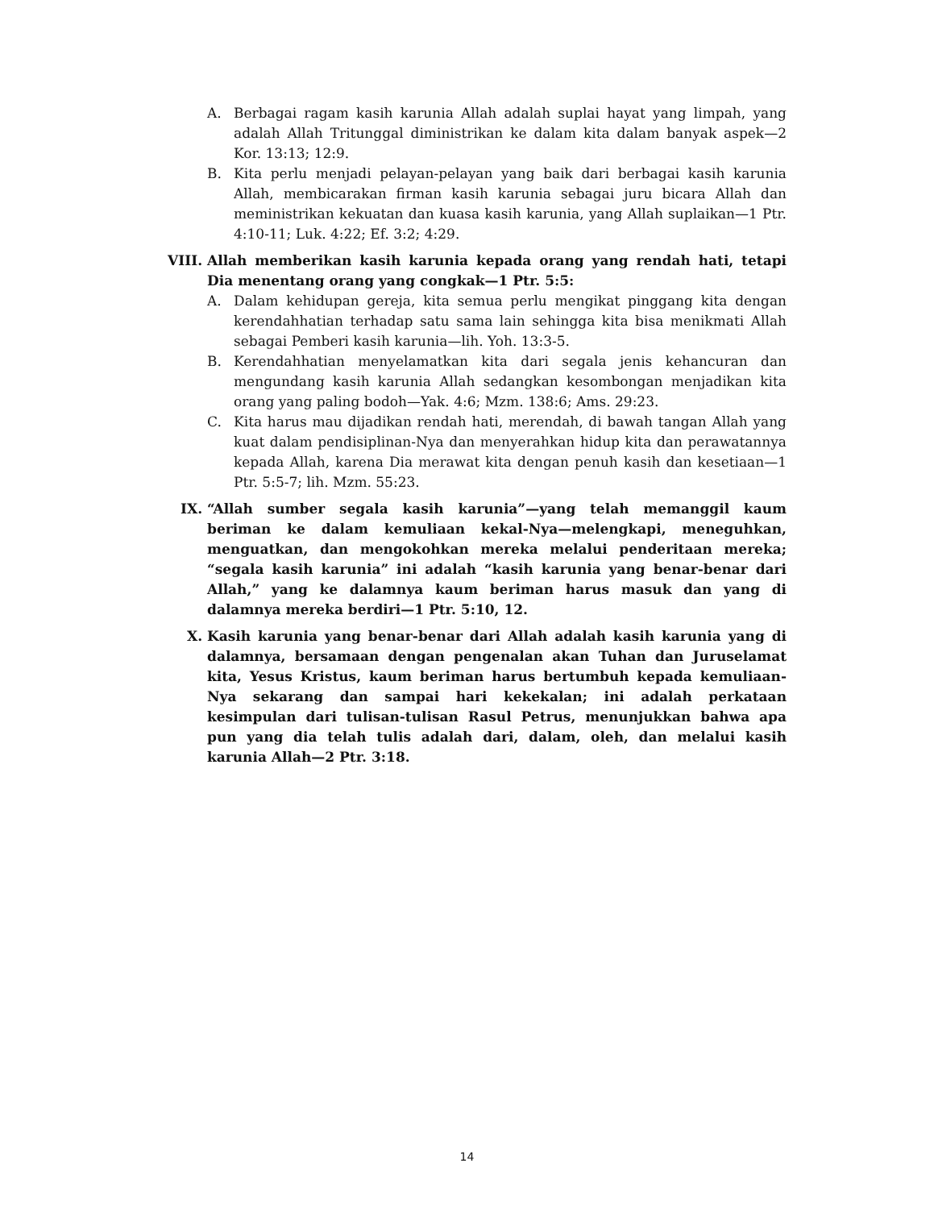A. Berbagai ragam kasih karunia Allah adalah suplai hayat yang limpah, yang adalah Allah Tritunggal diministrikan ke dalam kita dalam banyak aspek—2 Kor. 13:13; 12:9.
B. Kita perlu menjadi pelayan-pelayan yang baik dari berbagai kasih karunia Allah, membicarakan firman kasih karunia sebagai juru bicara Allah dan meministrikan kekuatan dan kuasa kasih karunia, yang Allah suplaikan—1 Ptr. 4:10-11; Luk. 4:22; Ef. 3:2; 4:29.
VIII. Allah memberikan kasih karunia kepada orang yang rendah hati, tetapi Dia menentang orang yang congkak—1 Ptr. 5:5:
A. Dalam kehidupan gereja, kita semua perlu mengikat pinggang kita dengan kerendahhatian terhadap satu sama lain sehingga kita bisa menikmati Allah sebagai Pemberi kasih karunia—lih. Yoh. 13:3-5.
B. Kerendahhatian menyelamatkan kita dari segala jenis kehancuran dan mengundang kasih karunia Allah sedangkan kesombongan menjadikan kita orang yang paling bodoh—Yak. 4:6; Mzm. 138:6; Ams. 29:23.
C. Kita harus mau dijadikan rendah hati, merendah, di bawah tangan Allah yang kuat dalam pendisiplinan-Nya dan menyerahkan hidup kita dan perawatannya kepada Allah, karena Dia merawat kita dengan penuh kasih dan kesetiaan—1 Ptr. 5:5-7; lih. Mzm. 55:23.
IX. “Allah sumber segala kasih karunia”—yang telah memanggil kaum beriman ke dalam kemuliaan kekal-Nya—melengkapi, meneguhkan, menguatkan, dan mengokohkan mereka melalui penderitaan mereka; “segala kasih karunia” ini adalah “kasih karunia yang benar-benar dari Allah,” yang ke dalamnya kaum beriman harus masuk dan yang di dalamnya mereka berdiri—1 Ptr. 5:10, 12.
X. Kasih karunia yang benar-benar dari Allah adalah kasih karunia yang di dalamnya, bersamaan dengan pengenalan akan Tuhan dan Juruselamat kita, Yesus Kristus, kaum beriman harus bertumbuh kepada kemuliaan-Nya sekarang dan sampai hari kekekalan; ini adalah perkataan kesimpulan dari tulisan-tulisan Rasul Petrus, menunjukkan bahwa apa pun yang dia telah tulis adalah dari, dalam, oleh, dan melalui kasih karunia Allah—2 Ptr. 3:18.
14